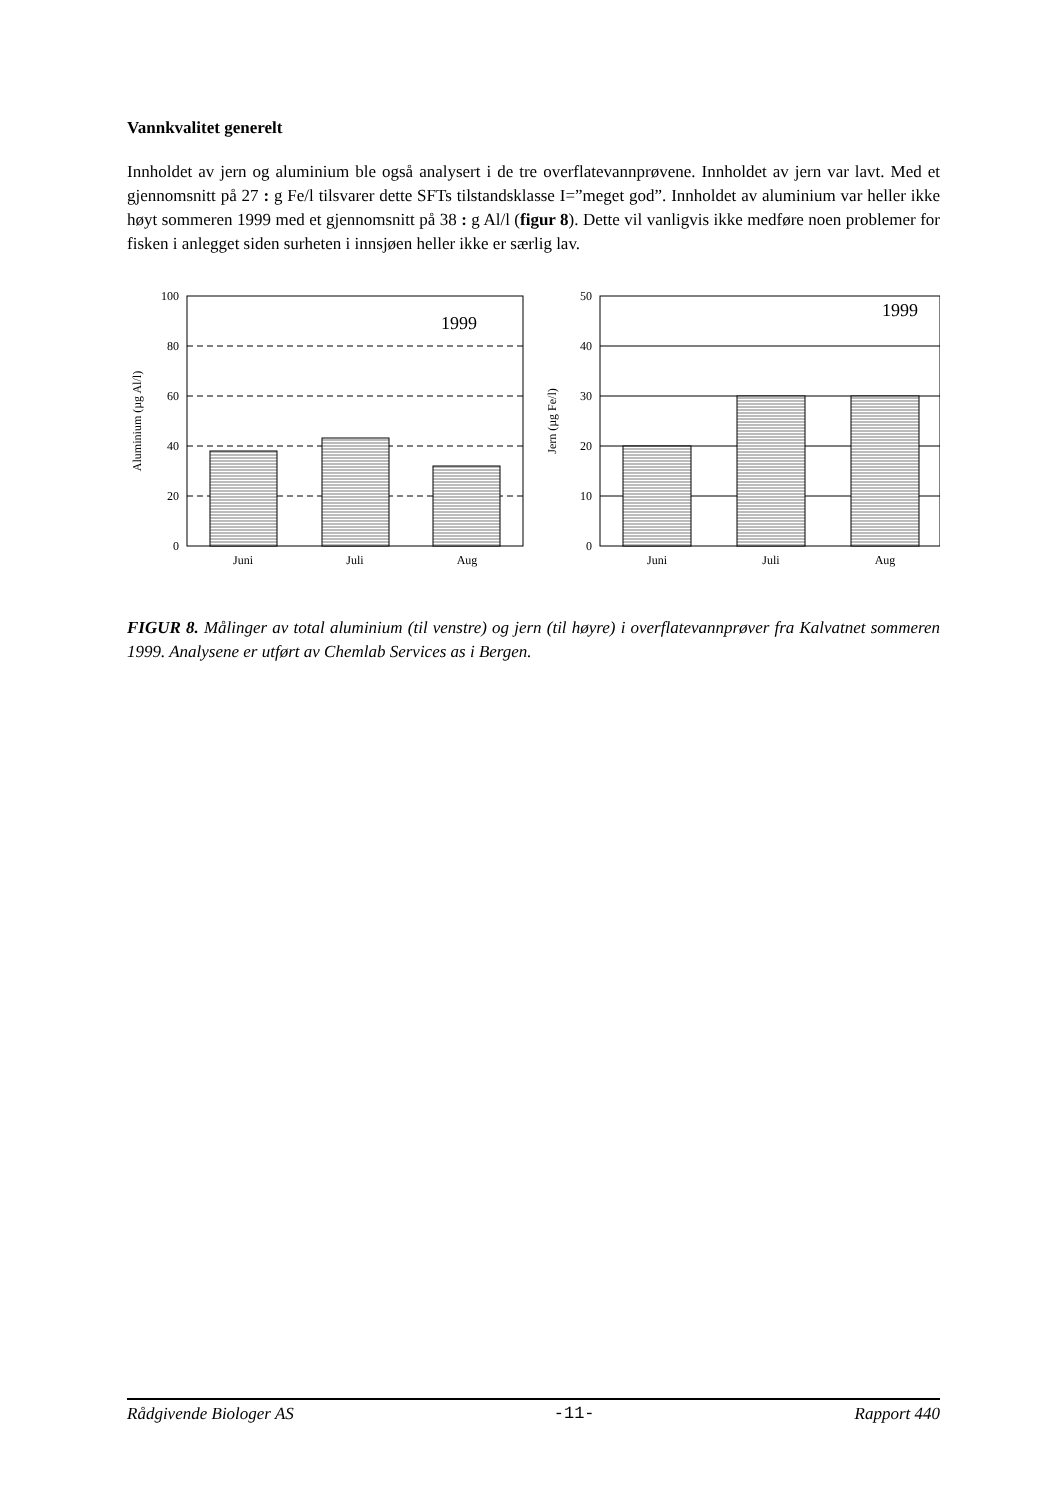Vannkvalitet generelt
Innholdet av jern og aluminium ble også analysert i de tre overflatevannprøvene. Innholdet av jern var lavt. Med et gjennomsnitt på 27 : g Fe/l tilsvarer dette SFTs tilstandsklasse I=”meget god”. Innholdet av aluminium var heller ikke høyt sommeren 1999 med et gjennomsnitt på 38 : g Al/l (figur 8). Dette vil vanligvis ikke medføre noen problemer for fisken i anlegget siden surheten i innsjøen heller ikke er særlig lav.
100
80
60
40
20
0
Juni
Juli
Aug
1999
Aluminium (µg Al/l)
50
40
30
20
10
0
Juni
Juli
Aug
1999
Jern (µg Fe/l)
FIGUR 8. Målinger av total aluminium (til venstre) og jern (til høyre) i overflatevannprøver fra Kalvatnet sommeren 1999. Analysene er utført av Chemlab Services as i Bergen.
Rådgivende Biologer AS -11- Rapport 440